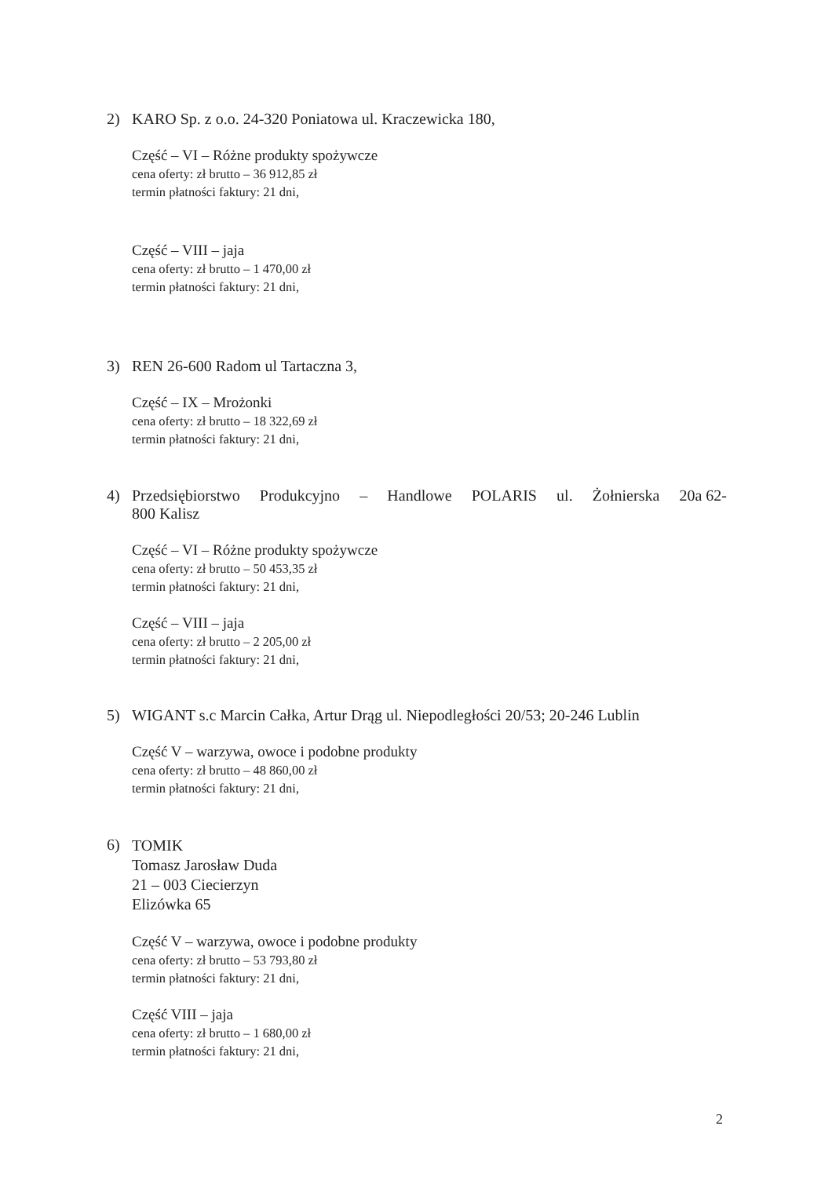2) KARO Sp. z o.o. 24-320 Poniatowa ul. Kraczewicka 180,
Część – VI – Różne produkty spożywcze
cena oferty: zł brutto – 36 912,85 zł
termin płatności faktury: 21 dni,
Część – VIII – jaja
cena oferty: zł brutto – 1 470,00 zł
termin płatności faktury: 21 dni,
3) REN 26-600 Radom ul Tartaczna 3,
Część – IX – Mrożonki
cena oferty: zł brutto – 18 322,69 zł
termin płatności faktury: 21 dni,
4) Przedsiębiorstwo Produkcyjno – Handlowe POLARIS ul. Żołnierska 20a 62-800 Kalisz
Część – VI – Różne produkty spożywcze
cena oferty: zł brutto – 50 453,35 zł
termin płatności faktury: 21 dni,
Część – VIII – jaja
cena oferty: zł brutto – 2 205,00 zł
termin płatności faktury: 21 dni,
5) WIGANT s.c Marcin Całka, Artur Drąg ul. Niepodległości 20/53; 20-246 Lublin
Część V – warzywa, owoce i podobne produkty
cena oferty: zł brutto – 48 860,00 zł
termin płatności faktury: 21 dni,
6) TOMIK
Tomasz Jarosław Duda
21 – 003 Ciecierzyn
Elizówka 65
Część V – warzywa, owoce i podobne produkty
cena oferty: zł brutto – 53 793,80 zł
termin płatności faktury: 21 dni,
Część VIII – jaja
cena oferty: zł brutto – 1 680,00 zł
termin płatności faktury: 21 dni,
2